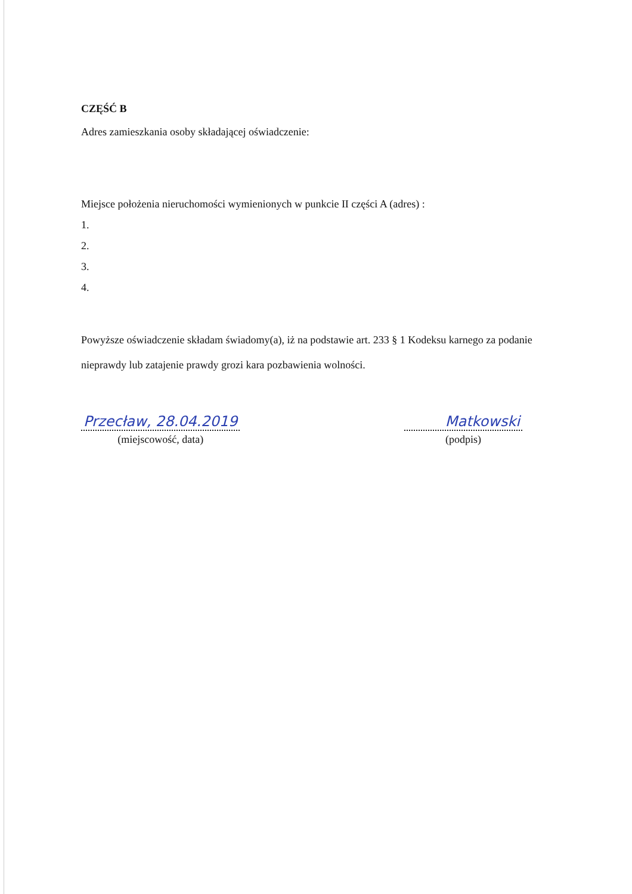CZĘŚĆ B
Adres zamieszkania osoby składającej oświadczenie:
Miejsce położenia nieruchomości wymienionych w punkcie II części A (adres) :
1.
2.
3.
4.
Powyższe oświadczenie składam świadomy(a), iż na podstawie art. 233 § 1 Kodeksu karnego za podanie nieprawdy lub zatajenie prawdy grozi kara pozbawienia wolności.
Przecław, 28.04.2019
(miejscowość, data)
Matkowski
(podpis)